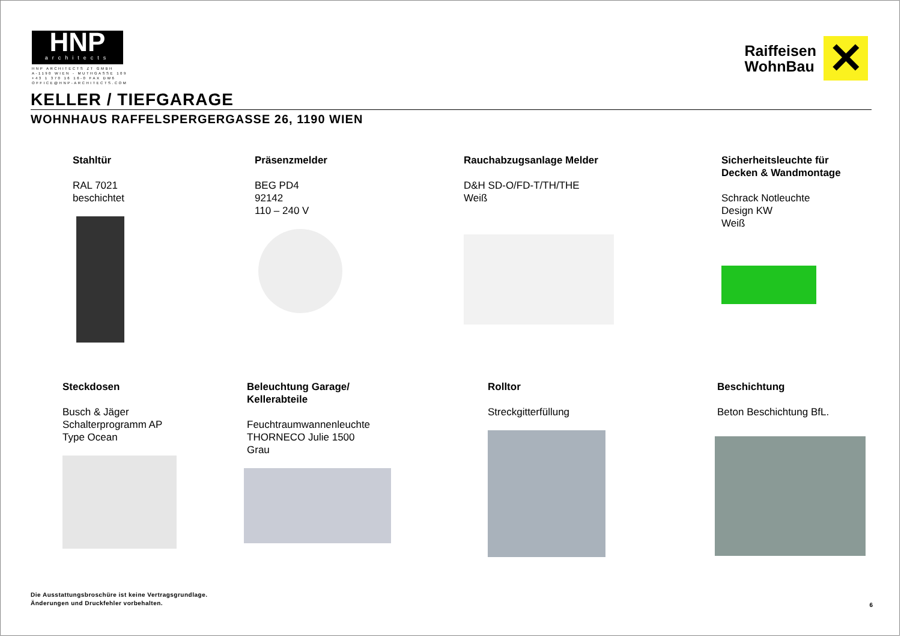HNP
architects
HNP ARCHITECTS ZT GMBH
A-1190 WIEN - MUTHGASSE 109
+43 1 370 16 16-0 FAX DW6
OFFICE@HNP-ARCHITECTS.COM
Raiffeisen
WohnBau
✕
KELLER / TIEFGARAGE
WOHNHAUS RAFFELSPERGERGASSE 26, 1190 WIEN
Stahltür
RAL 7021
beschichtet
Präsenzmelder
BEG PD4
92142
110 – 240 V
Rauchabzugsanlage Melder
D&H SD-O/FD-T/TH/THE
Weiß
Sicherheitsleuchte für
Decken & Wandmontage
Schrack Notleuchte
Design KW
Weiß
Steckdosen
Busch & Jäger
Schalterprogramm AP
Type Ocean
Beleuchtung Garage/
Kellerabteile
Feuchtraumwannenleuchte
THORNECO Julie 1500
Grau
Rolltor
Streckgitterfüllung
Beschichtung
Beton Beschichtung BfL.
Die Ausstattungsbroschüre ist keine Vertragsgrundlage.
Änderungen und Druckfehler vorbehalten.
6